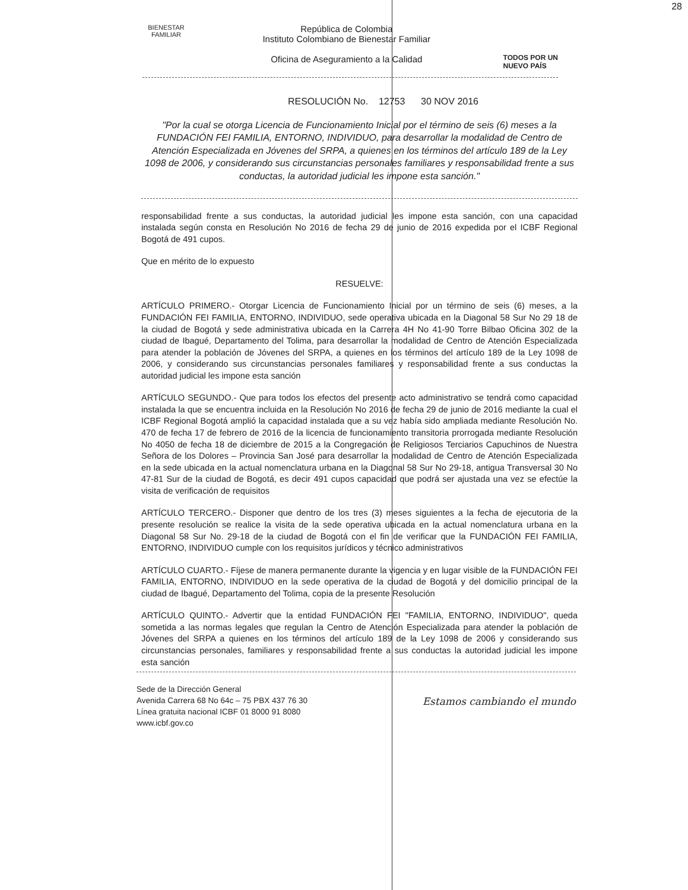28
BIENESTAR
FAMILIAR
República de Colombia
Instituto Colombiano de Bienestar Familiar
Oficina de Aseguramiento a la Calidad
TODOS POR UN
NUEVO PAÍS
RESOLUCIÓN No. 12753 30 NOV 2016
"Por la cual se otorga Licencia de Funcionamiento Inicial por el término de seis (6) meses a la FUNDACIÓN FEI FAMILIA, ENTORNO, INDIVIDUO, para desarrollar la modalidad de Centro de Atención Especializada en Jóvenes del SRPA, a quienes en los términos del artículo 189 de la Ley 1098 de 2006, y considerando sus circunstancias personales familiares y responsabilidad frente a sus conductas, la autoridad judicial les impone esta sanción."
responsabilidad frente a sus conductas, la autoridad judicial les impone esta sanción, con una capacidad instalada según consta en Resolución No 2016 de fecha 29 de junio de 2016 expedida por el ICBF Regional Bogotá de 491 cupos.
Que en mérito de lo expuesto
RESUELVE:
ARTÍCULO PRIMERO.- Otorgar Licencia de Funcionamiento Inicial por un término de seis (6) meses, a la FUNDACIÓN FEI FAMILIA, ENTORNO, INDIVIDUO, sede operativa ubicada en la Diagonal 58 Sur No 29 18 de la ciudad de Bogotá y sede administrativa ubicada en la Carrera 4H No 41-90 Torre Bilbao Oficina 302 de la ciudad de Ibagué, Departamento del Tolima, para desarrollar la modalidad de Centro de Atención Especializada para atender la población de Jóvenes del SRPA, a quienes en los términos del artículo 189 de la Ley 1098 de 2006, y considerando sus circunstancias personales familiares y responsabilidad frente a sus conductas la autoridad judicial les impone esta sanción
ARTÍCULO SEGUNDO.- Que para todos los efectos del presente acto administrativo se tendrá como capacidad instalada la que se encuentra incluida en la Resolución No 2016 de fecha 29 de junio de 2016 mediante la cual el ICBF Regional Bogotá amplió la capacidad instalada que a su vez había sido ampliada mediante Resolución No. 470 de fecha 17 de febrero de 2016 de la licencia de funcionamiento transitoria prorrogada mediante Resolución No 4050 de fecha 18 de diciembre de 2015 a la Congregación de Religiosos Terciarios Capuchinos de Nuestra Señora de los Dolores – Provincia San José para desarrollar la modalidad de Centro de Atención Especializada en la sede ubicada en la actual nomenclatura urbana en la Diagonal 58 Sur No 29-18, antigua Transversal 30 No 47-81 Sur de la ciudad de Bogotá, es decir 491 cupos capacidad que podrá ser ajustada una vez se efectúe la visita de verificación de requisitos
ARTÍCULO TERCERO.- Disponer que dentro de los tres (3) meses siguientes a la fecha de ejecutoria de la presente resolución se realice la visita de la sede operativa ubicada en la actual nomenclatura urbana en la Diagonal 58 Sur No. 29-18 de la ciudad de Bogotá con el fin de verificar que la FUNDACIÓN FEI FAMILIA, ENTORNO, INDIVIDUO cumple con los requisitos jurídicos y técnico administrativos
ARTÍCULO CUARTO.- Fíjese de manera permanente durante la vigencia y en lugar visible de la FUNDACIÓN FEI FAMILIA, ENTORNO, INDIVIDUO en la sede operativa de la ciudad de Bogotá y del domicilio principal de la ciudad de Ibagué, Departamento del Tolima, copia de la presente Resolución
ARTÍCULO QUINTO.- Advertir que la entidad FUNDACIÓN FEI "FAMILIA, ENTORNO, INDIVIDUO", queda sometida a las normas legales que regulan la Centro de Atención Especializada para atender la población de Jóvenes del SRPA a quienes en los términos del artículo 189 de la Ley 1098 de 2006 y considerando sus circunstancias personales, familiares y responsabilidad frente a sus conductas la autoridad judicial les impone esta sanción
Sede de la Dirección General
Avenida Carrera 68 No 64c – 75 PBX 437 76 30
Línea gratuita nacional ICBF 01 8000 91 8080
www.icbf.gov.co
Estamos cambiando el mundo